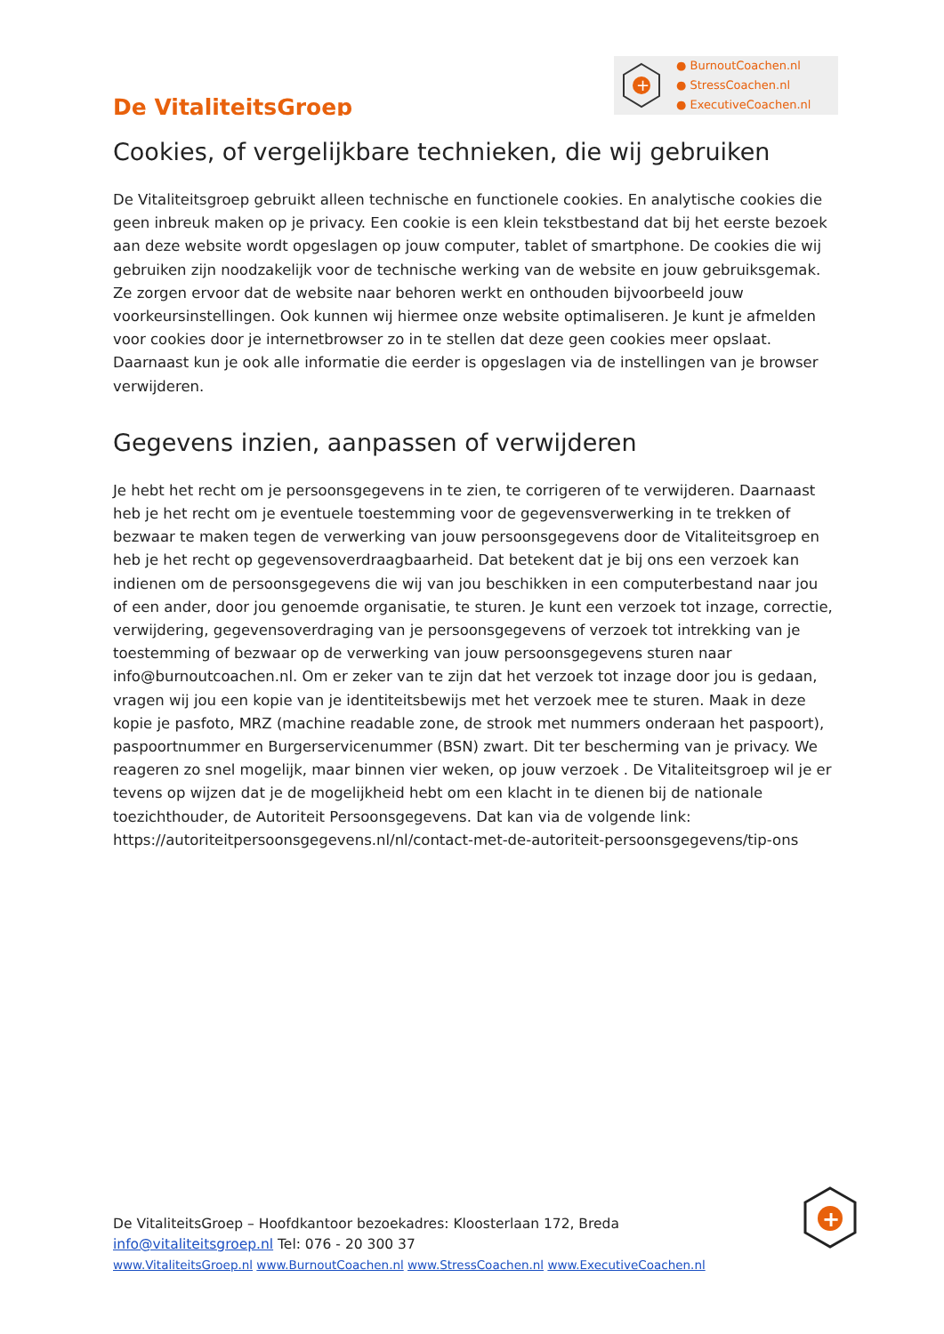De VitaliteitsGroep
+
● BurnoutCoachen.nl
● StressCoachen.nl
● ExecutiveCoachen.nl
Cookies, of vergelijkbare technieken, die wij gebruiken
De Vitaliteitsgroep gebruikt alleen technische en functionele cookies. En analytische cookies die geen inbreuk maken op je privacy. Een cookie is een klein tekstbestand dat bij het eerste bezoek aan deze website wordt opgeslagen op jouw computer, tablet of smartphone. De cookies die wij gebruiken zijn noodzakelijk voor de technische werking van de website en jouw gebruiksgemak. Ze zorgen ervoor dat de website naar behoren werkt en onthouden bijvoorbeeld jouw voorkeursinstellingen. Ook kunnen wij hiermee onze website optimaliseren. Je kunt je afmelden voor cookies door je internetbrowser zo in te stellen dat deze geen cookies meer opslaat. Daarnaast kun je ook alle informatie die eerder is opgeslagen via de instellingen van je browser verwijderen.
Gegevens inzien, aanpassen of verwijderen
Je hebt het recht om je persoonsgegevens in te zien, te corrigeren of te verwijderen. Daarnaast heb je het recht om je eventuele toestemming voor de gegevensverwerking in te trekken of bezwaar te maken tegen de verwerking van jouw persoonsgegevens door de Vitaliteitsgroep en heb je het recht op gegevensoverdraagbaarheid. Dat betekent dat je bij ons een verzoek kan indienen om de persoonsgegevens die wij van jou beschikken in een computerbestand naar jou of een ander, door jou genoemde organisatie, te sturen. Je kunt een verzoek tot inzage, correctie, verwijdering, gegevensoverdraging van je persoonsgegevens of verzoek tot intrekking van je toestemming of bezwaar op de verwerking van jouw persoonsgegevens sturen naar info@burnoutcoachen.nl. Om er zeker van te zijn dat het verzoek tot inzage door jou is gedaan, vragen wij jou een kopie van je identiteitsbewijs met het verzoek mee te sturen. Maak in deze kopie je pasfoto, MRZ (machine readable zone, de strook met nummers onderaan het paspoort), paspoortnummer en Burgerservicenummer (BSN) zwart. Dit ter bescherming van je privacy. We reageren zo snel mogelijk, maar binnen vier weken, op jouw verzoek . De Vitaliteitsgroep wil je er tevens op wijzen dat je de mogelijkheid hebt om een klacht in te dienen bij de nationale toezichthouder, de Autoriteit Persoonsgegevens. Dat kan via de volgende link: https://autoriteitpersoonsgegevens.nl/nl/contact-met-de-autoriteit-persoonsgegevens/tip-ons
+
De VitaliteitsGroep – Hoofdkantoor bezoekadres: Kloosterlaan 172, Breda
info@vitaliteitsgroep.nl Tel: 076 - 20 300 37
www.VitaliteitsGroep.nl www.BurnoutCoachen.nl www.StressCoachen.nl www.ExecutiveCoachen.nl